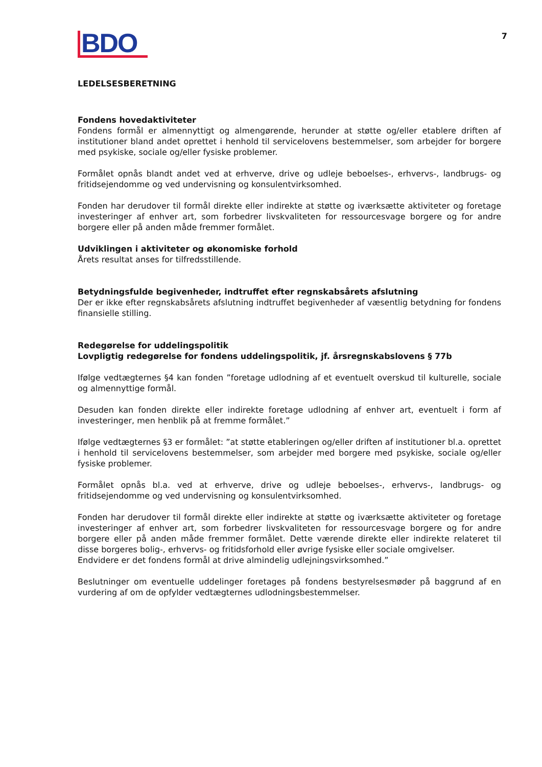BDO
7
LEDELSESBERETNING
Fondens hovedaktiviteter
Fondens formål er almennyttigt og almengørende, herunder at støtte og/eller etablere driften af institutioner bland andet oprettet i henhold til servicelovens bestemmelser, som arbejder for borgere med psykiske, sociale og/eller fysiske problemer.
Formålet opnås blandt andet ved at erhverve, drive og udleje beboelses-, erhvervs-, landbrugs- og fritidsejendomme og ved undervisning og konsulentvirksomhed.
Fonden har derudover til formål direkte eller indirekte at støtte og iværksætte aktiviteter og foretage investeringer af enhver art, som forbedrer livskvaliteten for ressourcesvage borgere og for andre borgere eller på anden måde fremmer formålet.
Udviklingen i aktiviteter og økonomiske forhold
Årets resultat anses for tilfredsstillende.
Betydningsfulde begivenheder, indtruffet efter regnskabsårets afslutning
Der er ikke efter regnskabsårets afslutning indtruffet begivenheder af væsentlig betydning for fondens finansielle stilling.
Redegørelse for uddelingspolitik
Lovpligtig redegørelse for fondens uddelingspolitik, jf. årsregnskabslovens § 77b
Ifølge vedtægternes §4 kan fonden ”foretage udlodning af et eventuelt overskud til kulturelle, sociale og almennyttige formål.
Desuden kan fonden direkte eller indirekte foretage udlodning af enhver art, eventuelt i form af investeringer, men henblik på at fremme formålet.”
Ifølge vedtægternes §3 er formålet: ”at støtte etableringen og/eller driften af institutioner bl.a. oprettet i henhold til servicelovens bestemmelser, som arbejder med borgere med psykiske, sociale og/eller fysiske problemer.
Formålet opnås bl.a. ved at erhverve, drive og udleje beboelses-, erhvervs-, landbrugs- og fritidsejendomme og ved undervisning og konsulentvirksomhed.
Fonden har derudover til formål direkte eller indirekte at støtte og iværksætte aktiviteter og foretage investeringer af enhver art, som forbedrer livskvaliteten for ressourcesvage borgere og for andre borgere eller på anden måde fremmer formålet. Dette værende direkte eller indirekte relateret til disse borgeres bolig-, erhvervs- og fritidsforhold eller øvrige fysiske eller sociale omgivelser.
Endvidere er det fondens formål at drive almindelig udlejningsvirksomhed.”
Beslutninger om eventuelle uddelinger foretages på fondens bestyrelsesmøder på baggrund af en vurdering af om de opfylder vedtægternes udlodningsbestemmelser.